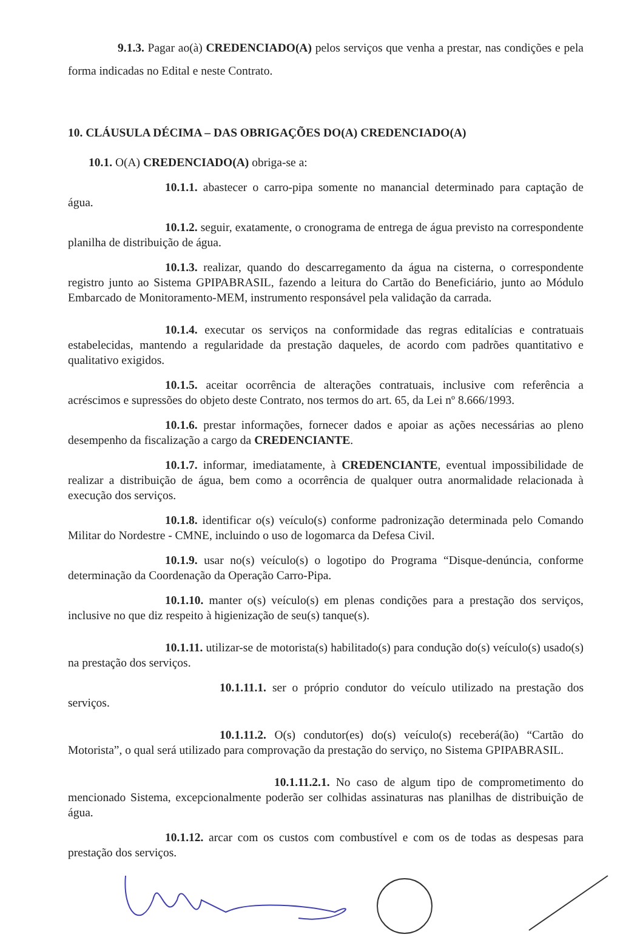9.1.3. Pagar ao(à) CREDENCIADO(A) pelos serviços que venha a prestar, nas condições e pela forma indicadas no Edital e neste Contrato.
10. CLÁUSULA DÉCIMA – DAS OBRIGAÇÕES DO(A) CREDENCIADO(A)
10.1. O(A) CREDENCIADO(A) obriga-se a:
10.1.1. abastecer o carro-pipa somente no manancial determinado para captação de água.
10.1.2. seguir, exatamente, o cronograma de entrega de água previsto na correspondente planilha de distribuição de água.
10.1.3. realizar, quando do descarregamento da água na cisterna, o correspondente registro junto ao Sistema GPIPABRASIL, fazendo a leitura do Cartão do Beneficiário, junto ao Módulo Embarcado de Monitoramento-MEM, instrumento responsável pela validação da carrada.
10.1.4. executar os serviços na conformidade das regras editalícias e contratuais estabelecidas, mantendo a regularidade da prestação daqueles, de acordo com padrões quantitativo e qualitativo exigidos.
10.1.5. aceitar ocorrência de alterações contratuais, inclusive com referência a acréscimos e supressões do objeto deste Contrato, nos termos do art. 65, da Lei nº 8.666/1993.
10.1.6. prestar informações, fornecer dados e apoiar as ações necessárias ao pleno desempenho da fiscalização a cargo da CREDENCIANTE.
10.1.7. informar, imediatamente, à CREDENCIANTE, eventual impossibilidade de realizar a distribuição de água, bem como a ocorrência de qualquer outra anormalidade relacionada à execução dos serviços.
10.1.8. identificar o(s) veículo(s) conforme padronização determinada pelo Comando Militar do Nordestre - CMNE, incluindo o uso de logomarca da Defesa Civil.
10.1.9. usar no(s) veículo(s) o logotipo do Programa “Disque-denúncia, conforme determinação da Coordenação da Operação Carro-Pipa.
10.1.10. manter o(s) veículo(s) em plenas condições para a prestação dos serviços, inclusive no que diz respeito à higienização de seu(s) tanque(s).
10.1.11. utilizar-se de motorista(s) habilitado(s) para condução do(s) veículo(s) usado(s) na prestação dos serviços.
10.1.11.1. ser o próprio condutor do veículo utilizado na prestação dos serviços.
10.1.11.2. O(s) condutor(es) do(s) veículo(s) receberá(ão) “Cartão do Motorista”, o qual será utilizado para comprovação da prestação do serviço, no Sistema GPIPABRASIL.
10.1.11.2.1. No caso de algum tipo de comprometimento do mencionado Sistema, excepcionalmente poderão ser colhidas assinaturas nas planilhas de distribuição de água.
10.1.12. arcar com os custos com combustível e com os de todas as despesas para prestação dos serviços.